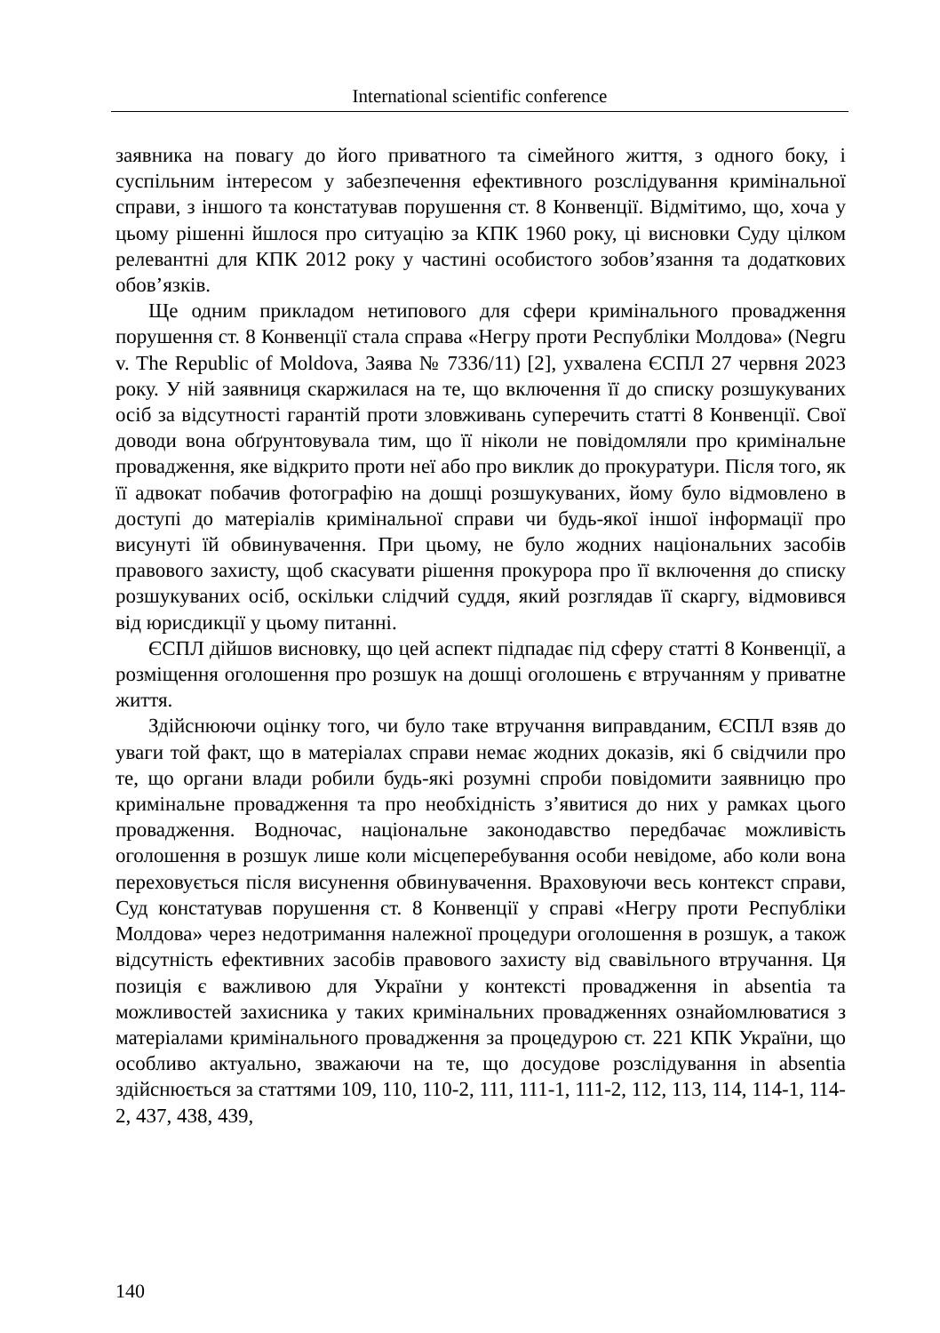International scientific conference
заявника на повагу до його приватного та сімейного життя, з одного боку, і суспільним інтересом у забезпечення ефективного розслідування кримінальної справи, з іншого та констатував порушення ст. 8 Конвенції. Відмітимо, що, хоча у цьому рішенні йшлося про ситуацію за КПК 1960 року, ці висновки Суду цілком релевантні для КПК 2012 року у частині особистого зобов’язання та додаткових обов’язків.
Ще одним прикладом нетипового для сфери кримінального провадження порушення ст. 8 Конвенції стала справа «Негру проти Республіки Молдова» (Negru v. The Republic of Moldova, Заява № 7336/11) [2], ухвалена ЄСПЛ 27 червня 2023 року. У ній заявниця скаржилася на те, що включення її до списку розшукуваних осіб за відсутності гарантій проти зловживань суперечить статті 8 Конвенції. Свої доводи вона обґрунтовувала тим, що її ніколи не повідомляли про кримінальне провадження, яке відкрито проти неї або про виклик до прокуратури. Після того, як її адвокат побачив фотографію на дошці розшукуваних, йому було відмовлено в доступі до матеріалів кримінальної справи чи будь-якої іншої інформації про висунуті їй обвинувачення. При цьому, не було жодних національних засобів правового захисту, щоб скасувати рішення прокурора про її включення до списку розшукуваних осіб, оскільки слідчий суддя, який розглядав її скаргу, відмовився від юрисдикції у цьому питанні.
ЄСПЛ дійшов висновку, що цей аспект підпадає під сферу статті 8 Конвенції, а розміщення оголошення про розшук на дошці оголошень є втручанням у приватне життя.
Здійснюючи оцінку того, чи було таке втручання виправданим, ЄСПЛ взяв до уваги той факт, що в матеріалах справи немає жодних доказів, які б свідчили про те, що органи влади робили будь-які розумні спроби повідомити заявницю про кримінальне провадження та про необхідність з’явитися до них у рамках цього провадження. Водночас, національне законодавство передбачає можливість оголошення в розшук лише коли місцеперебування особи невідоме, або коли вона переховується після висунення обвинувачення. Враховуючи весь контекст справи, Суд констатував порушення ст. 8 Конвенції у справі «Негру проти Республіки Молдова» через недотримання належної процедури оголошення в розшук, а також відсутність ефективних засобів правового захисту від свавільного втручання. Ця позиція є важливою для України у контексті провадження in absentia та можливостей захисника у таких кримінальних провадженнях ознайомлюватися з матеріалами кримінального провадження за процедурою ст. 221 КПК України, що особливо актуально, зважаючи на те, що досудове розслідування in absentia здійснюється за статтями 109, 110, 110-2, 111, 111-1, 111-2, 112, 113, 114, 114-1, 114-2, 437, 438, 439,
140